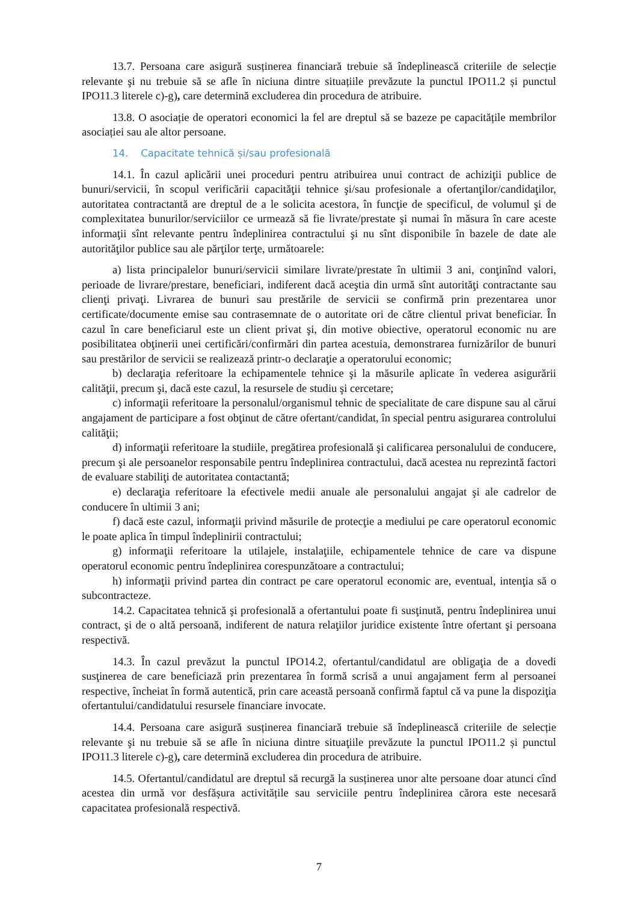13.7. Persoana care asigură susținerea financiară trebuie să îndeplinească criteriile de selecție relevante şi nu trebuie să se afle în niciuna dintre situațiile prevăzute la punctul IPO11.2 și punctul IPO11.3 literele c)-g), care determină excluderea din procedura de atribuire.
13.8. O asociație de operatori economici la fel are dreptul să se bazeze pe capacitățile membrilor asociației sau ale altor persoane.
14. Capacitate tehnică și/sau profesională
14.1. În cazul aplicării unei proceduri pentru atribuirea unui contract de achiziţii publice de bunuri/servicii, în scopul verificării capacităţii tehnice şi/sau profesionale a ofertanţilor/candidaţilor, autoritatea contractantă are dreptul de a le solicita acestora, în funcţie de specificul, de volumul şi de complexitatea bunurilor/serviciilor ce urmează să fie livrate/prestate şi numai în măsura în care aceste informaţii sînt relevante pentru îndeplinirea contractului şi nu sînt disponibile în bazele de date ale autorităţilor publice sau ale părţilor terţe, următoarele:
a) lista principalelor bunuri/servicii similare livrate/prestate în ultimii 3 ani, conţinînd valori, perioade de livrare/prestare, beneficiari, indiferent dacă aceştia din urmă sînt autorităţi contractante sau clienţi privaţi. Livrarea de bunuri sau prestările de servicii se confirmă prin prezentarea unor certificate/documente emise sau contrasemnate de o autoritate ori de către clientul privat beneficiar. În cazul în care beneficiarul este un client privat şi, din motive obiective, operatorul economic nu are posibilitatea obţinerii unei certificări/confirmări din partea acestuia, demonstrarea furnizărilor de bunuri sau prestărilor de servicii se realizează printr-o declaraţie a operatorului economic;
b) declaraţia referitoare la echipamentele tehnice şi la măsurile aplicate în vederea asigurării calităţii, precum şi, dacă este cazul, la resursele de studiu şi cercetare;
c) informaţii referitoare la personalul/organismul tehnic de specialitate de care dispune sau al cărui angajament de participare a fost obţinut de către ofertant/candidat, în special pentru asigurarea controlului calităţii;
d) informaţii referitoare la studiile, pregătirea profesională şi calificarea personalului de conducere, precum şi ale persoanelor responsabile pentru îndeplinirea contractului, dacă acestea nu reprezintă factori de evaluare stabiliţi de autoritatea contactantă;
e) declaraţia referitoare la efectivele medii anuale ale personalului angajat şi ale cadrelor de conducere în ultimii 3 ani;
f) dacă este cazul, informaţii privind măsurile de protecţie a mediului pe care operatorul economic le poate aplica în timpul îndeplinirii contractului;
g) informaţii referitoare la utilajele, instalaţiile, echipamentele tehnice de care va dispune operatorul economic pentru îndeplinirea corespunzătoare a contractului;
h) informaţii privind partea din contract pe care operatorul economic are, eventual, intenţia să o subcontracteze.
14.2. Capacitatea tehnică şi profesională a ofertantului poate fi susţinută, pentru îndeplinirea unui contract, şi de o altă persoană, indiferent de natura relaţiilor juridice existente între ofertant şi persoana respectivă.
14.3. În cazul prevăzut la punctul IPO14.2, ofertantul/candidatul are obligaţia de a dovedi susţinerea de care beneficiază prin prezentarea în formă scrisă a unui angajament ferm al persoanei respective, încheiat în formă autentică, prin care această persoană confirmă faptul că va pune la dispoziţia ofertantului/candidatului resursele financiare invocate.
14.4. Persoana care asigură susținerea financiară trebuie să îndeplinească criteriile de selecție relevante şi nu trebuie să se afle în niciuna dintre situaţiile prevăzute la punctul IPO11.2 și punctul IPO11.3 literele c)-g), care determină excluderea din procedura de atribuire.
14.5. Ofertantul/candidatul are dreptul să recurgă la susținerea unor alte persoane doar atunci cînd acestea din urmă vor desfășura activitățile sau serviciile pentru îndeplinirea cărora este necesară capacitatea profesională respectivă.
7